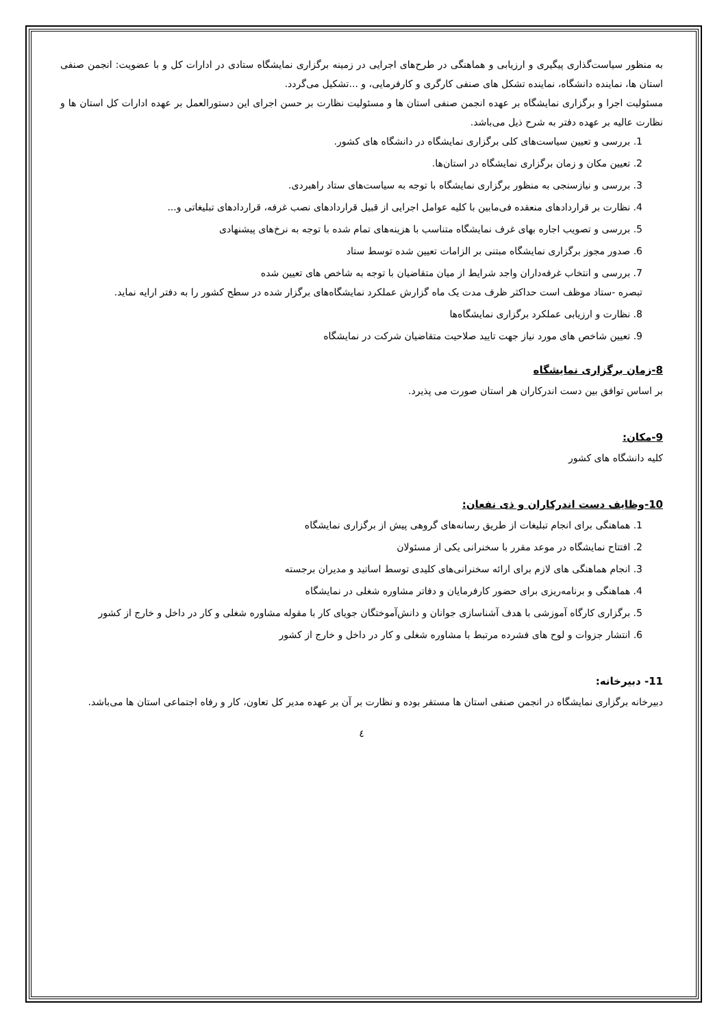به منظور سیاست‌گذاری پیگیری و ارزیابی و هماهنگی در طرح‌های اجرایی در زمینه برگزاری نمایشگاه ستادی در ادارات کل و با عضویت: انجمن صنفی استان ها، نماینده دانشگاه، نماینده تشکل های صنفی کارگری و کارفرمایی، و ...تشکیل می‌گردد.
مسئولیت اجرا و برگزاری نمایشگاه بر عهده انجمن صنفی استان ها و مسئولیت نظارت بر حسن اجرای این دستورالعمل بر عهده ادارات کل استان ها و نظارت عالیه بر عهده دفتر به شرح ذیل می‌باشد.
1. بررسی و تعیین سیاست‌های کلی برگزاری نمایشگاه در دانشگاه های کشور.
2. تعیین مکان و زمان برگزاری نمایشگاه در استان‌ها.
3. بررسی و نیازسنجی به منظور برگزاری نمایشگاه با توجه به سیاست‌های ستاد راهبردی.
4. نظارت بر قراردادهای منعقده فی‌مابین با کلیه عوامل اجرایی از قبیل قراردادهای نصب غرفه، قراردادهای تبلیغاتی و...
5. بررسی و تصویب اجاره بهای غرف نمایشگاه متناسب با هزینه‌های تمام شده با توجه به نرخ‌های پیشنهادی
6. صدور مجوز برگزاری نمایشگاه مبتنی بر الزامات تعیین شده توسط ستاد
7. بررسی و انتخاب غرفه‌داران واجد شرایط از میان متقاضیان با توجه به شاخص های تعیین شده
تبصره -ستاد موظف است حداکثر ظرف مدت یک ماه گزارش عملکرد نمایشگاه‌های برگزار شده در سطح کشور را به دفتر ارایه نماید.
8. نظارت و ارزیابی عملکرد برگزاری نمایشگاه‌ها
9. تعیین شاخص های مورد نیاز جهت تایید صلاحیت متقاضیان شرکت در نمایشگاه
8-زمان برگزاری نمایشگاه
بر اساس توافق بین دست اندرکاران هر استان صورت می پذیرد.
9-مکان:
کلیه دانشگاه های کشور
10-وظایف دست اندرکاران و ذی نفعان:
1. هماهنگی برای انجام تبلیغات از طریق رسانه‌های گروهی پیش از برگزاری نمایشگاه
2. افتتاح نمایشگاه در موعد مقرر با سخنرانی یکی از مسئولان
3. انجام هماهنگی های لازم برای ارائه سخنرانی‌های کلیدی توسط اساتید و مدیران برجسته
4. هماهنگی و برنامه‌ریزی برای حضور کارفرمایان و دفاتر مشاوره شغلی در نمایشگاه
5. برگزاری کارگاه آموزشی با هدف آشناسازی جوانان و دانش‌آموختگان جویای کار با مقوله مشاوره شغلی و کار در داخل و خارج از کشور
6. انتشار جزوات و لوح های فشرده مرتبط با مشاوره شغلی و کار در داخل و خارج از کشور
11- دبیرخانه:
دبیرخانه برگزاری نمایشگاه در انجمن صنفی استان ها مستقر بوده و نظارت بر آن بر عهده مدیر کل تعاون، کار و رفاه اجتماعی استان ها می‌باشد.
٤